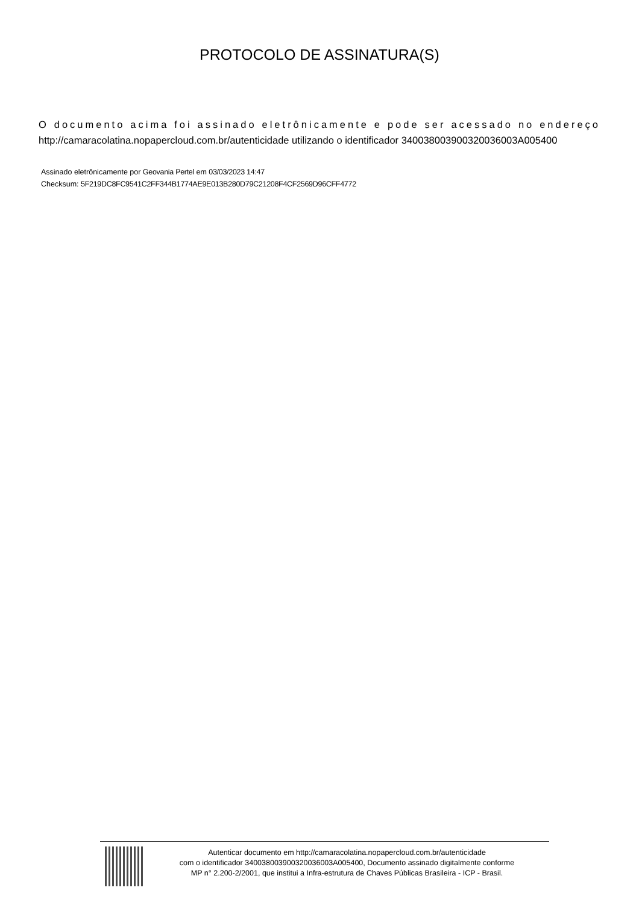PROTOCOLO DE ASSINATURA(S)
O documento acima foi assinado eletrônicamente e pode ser acessado no endereço http://camaracolatina.nopapercloud.com.br/autenticidade utilizando o identificador 340038003900320036003A005400
Assinado eletrônicamente por Geovania Pertel em 03/03/2023 14:47
Checksum: 5F219DC8FC9541C2FF344B1774AE9E013B280D79C21208F4CF2569D96CFF4772
Autenticar documento em http://camaracolatina.nopapercloud.com.br/autenticidade
com o identificador 340038003900320036003A005400, Documento assinado digitalmente conforme
MP n° 2.200-2/2001, que institui a Infra-estrutura de Chaves Públicas Brasileira - ICP - Brasil.